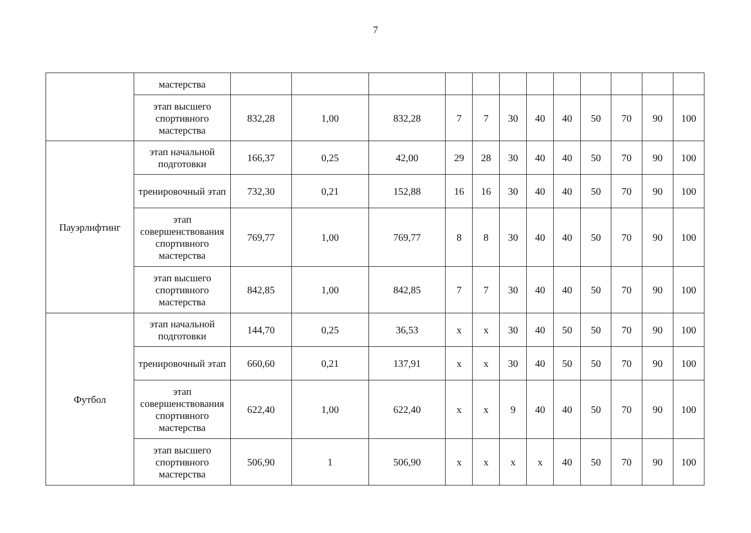7
| | мастерства | | | | | | | | | | | | |
| | этап высшего спортивного мастерства | 832,28 | 1,00 | 832,28 | 7 | 7 | 30 | 40 | 40 | 50 | 70 | 90 | 100 |
| Пауэрлифтинг | этап начальной подготовки | 166,37 | 0,25 | 42,00 | 29 | 28 | 30 | 40 | 40 | 50 | 70 | 90 | 100 |
| | тренировочный этап | 732,30 | 0,21 | 152,88 | 16 | 16 | 30 | 40 | 40 | 50 | 70 | 90 | 100 |
| | этап совершенствования спортивного мастерства | 769,77 | 1,00 | 769,77 | 8 | 8 | 30 | 40 | 40 | 50 | 70 | 90 | 100 |
| | этап высшего спортивного мастерства | 842,85 | 1,00 | 842,85 | 7 | 7 | 30 | 40 | 40 | 50 | 70 | 90 | 100 |
| Футбол | этап начальной подготовки | 144,70 | 0,25 | 36,53 | х | х | 30 | 40 | 50 | 50 | 70 | 90 | 100 |
| | тренировочный этап | 660,60 | 0,21 | 137,91 | х | х | 30 | 40 | 50 | 50 | 70 | 90 | 100 |
| | этап совершенствования спортивного мастерства | 622,40 | 1,00 | 622,40 | х | х | 9 | 40 | 40 | 50 | 70 | 90 | 100 |
| | этап высшего спортивного мастерства | 506,90 | 1 | 506,90 | х | х | х | х | 40 | 50 | 70 | 90 | 100 |